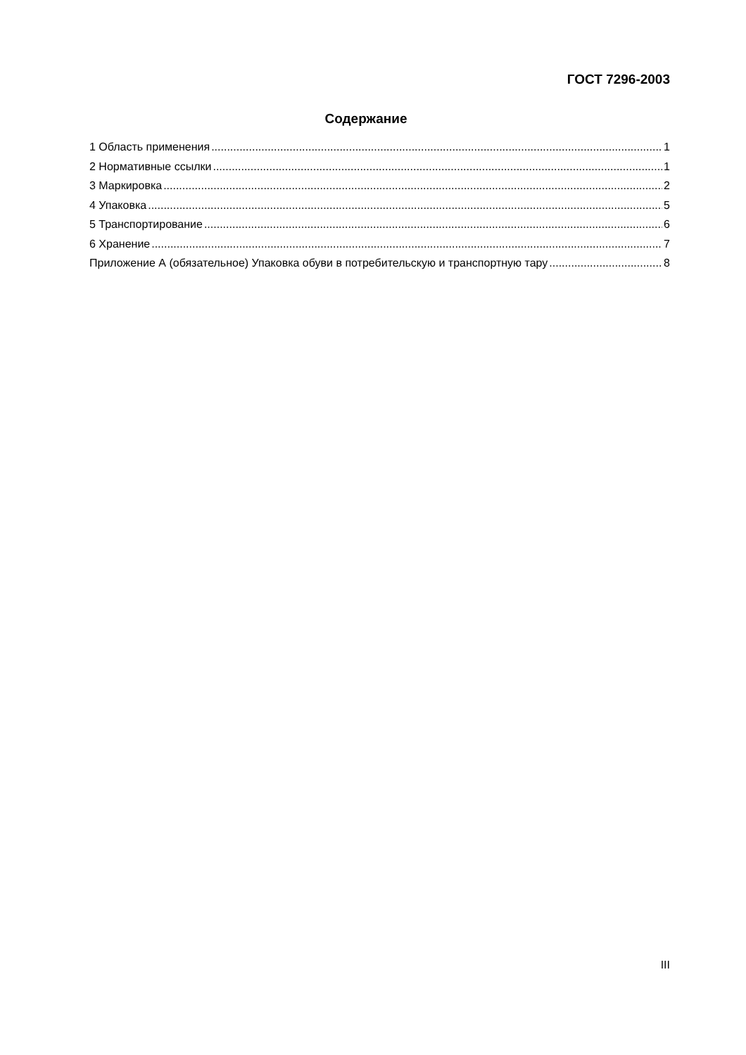ГОСТ 7296-2003
Содержание
1 Область применения 1
2 Нормативные ссылки 1
3 Маркировка 2
4 Упаковка 5
5 Транспортирование 6
6 Хранение 7
Приложение А (обязательное) Упаковка обуви в потребительскую и транспортную тару 8
III